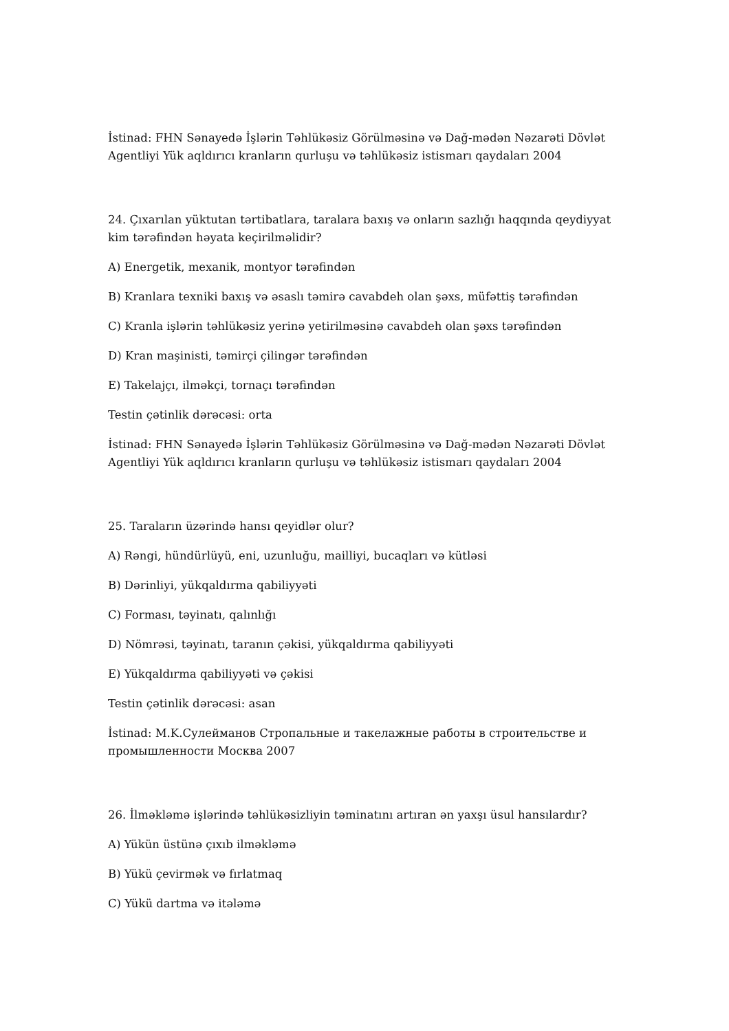İstinad: FHN Sənayedə İşlərin Təhlükəsiz Görülməsinə və Dağ-mədən Nəzarəti Dövlət Agentliyi Yük aqldırıcı kranların qurluşu və təhlükəsiz istismarı qaydaları 2004
24. Çıxarılan yüktutan tərtibatlara, taralara baxış və onların sazlığı haqqında qeydiyyat kim tərəfindən həyata keçirilməlidir?
A) Energetik, mexanik, montyor tərəfindən
B) Kranlara texniki baxış və əsaslı təmirə cavabdeh olan şəxs, müfəttiş tərəfindən
C) Kranla işlərin təhlükəsiz yerinə yetirilməsinə cavabdeh olan şəxs tərəfindən
D) Kran maşinisti, təmirçi çilingər tərəfindən
E) Takelajçı, ilməkçi, tornaçı tərəfindən
Testin çətinlik dərəcəsi: orta
İstinad: FHN Sənayedə İşlərin Təhlükəsiz Görülməsinə və Dağ-mədən Nəzarəti Dövlət Agentliyi Yük aqldırıcı kranların qurluşu və təhlükəsiz istismarı qaydaları 2004
25. Taraların üzərində hansı qeyidlər olur?
A) Rəngi, hündürlüyü, eni, uzunluğu, mailliyi, bucaqları və kütləsi
B) Dərinliyi, yükqaldırma qabiliyyəti
C) Forması, təyinatı, qalınlığı
D) Nömrəsi, təyinatı, taranın çəkisi, yükqaldırma qabiliyyəti
E) Yükqaldırma qabiliyyəti və çəkisi
Testin çətinlik dərəcəsi: asan
İstinad: M.K.Сулейманов Стропальные и такелажные работы в строительстве и промышленности Москва 2007
26. İlməkləmə işlərində təhlükəsizliyin təminatını artıran ən yaxşı üsul hansılardır?
A) Yükün üstünə çıxıb ilməkləmə
B) Yükü çevirmək və fırlatmaq
C) Yükü dartma və itələmə